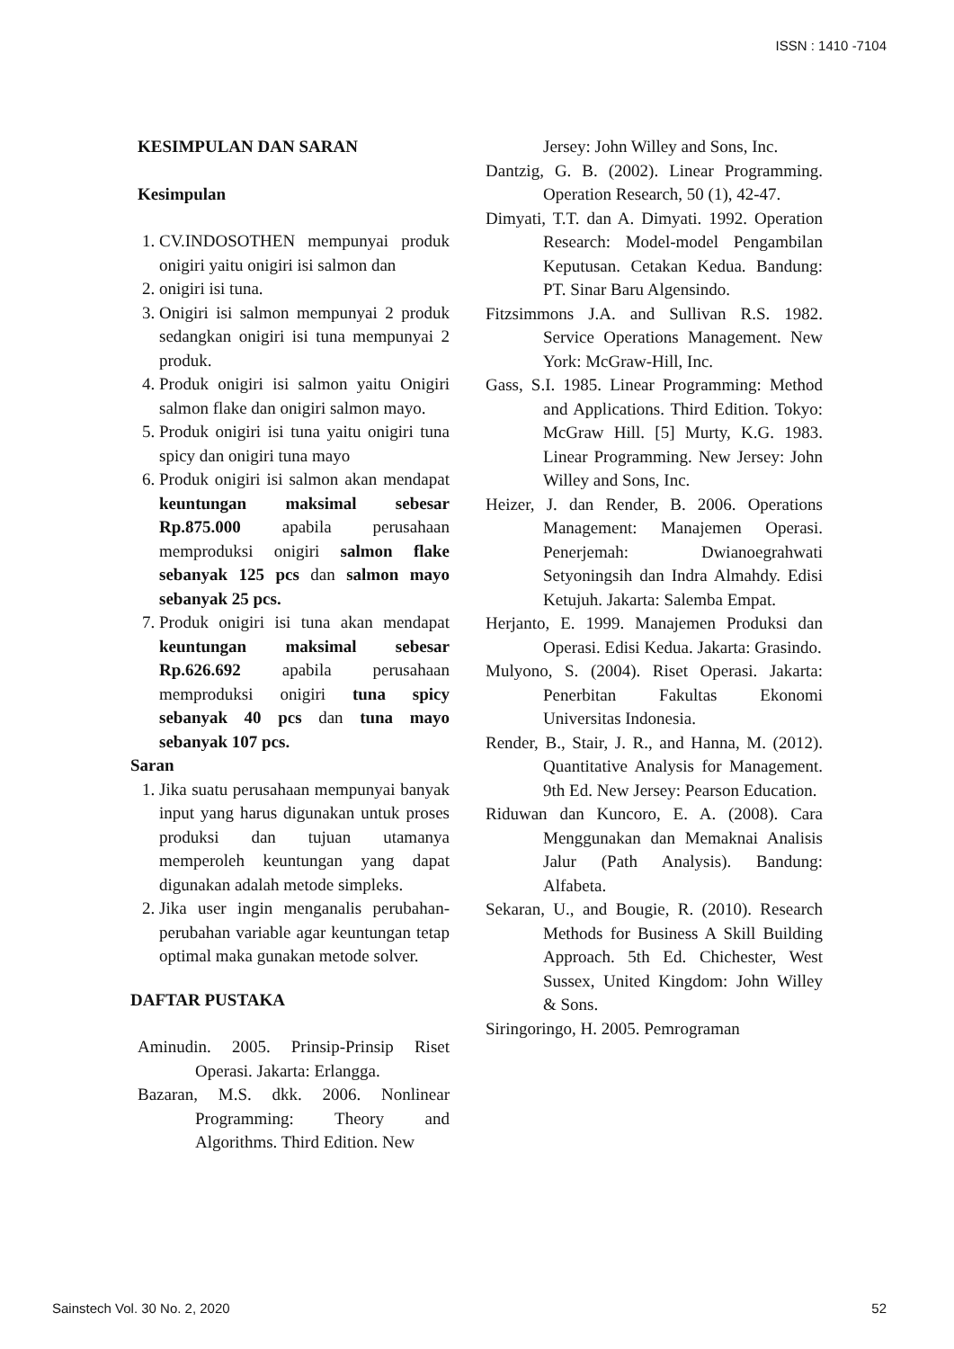ISSN : 1410 -7104
KESIMPULAN DAN SARAN
Kesimpulan
1. CV.INDOSOTHEN mempunyai produk onigiri yaitu onigiri isi salmon dan
2. onigiri isi tuna.
3. Onigiri isi salmon mempunyai 2 produk sedangkan onigiri isi tuna mempunyai 2 produk.
4. Produk onigiri isi salmon yaitu Onigiri salmon flake dan onigiri salmon mayo.
5. Produk onigiri isi tuna yaitu onigiri tuna spicy dan onigiri tuna mayo
6. Produk onigiri isi salmon akan mendapat keuntungan maksimal sebesar Rp.875.000 apabila perusahaan memproduksi onigiri salmon flake sebanyak 125 pcs dan salmon mayo sebanyak 25 pcs.
7. Produk onigiri isi tuna akan mendapat keuntungan maksimal sebesar Rp.626.692 apabila perusahaan memproduksi onigiri tuna spicy sebanyak 40 pcs dan tuna mayo sebanyak 107 pcs.
Saran
1. Jika suatu perusahaan mempunyai banyak input yang harus digunakan untuk proses produksi dan tujuan utamanya memperoleh keuntungan yang dapat digunakan adalah metode simpleks.
2. Jika user ingin menganalis perubahan-perubahan variable agar keuntungan tetap optimal maka gunakan metode solver.
DAFTAR PUSTAKA
Aminudin. 2005. Prinsip-Prinsip Riset Operasi. Jakarta: Erlangga.
Bazaran, M.S. dkk. 2006. Nonlinear Programming: Theory and Algorithms. Third Edition. New
Jersey: John Willey and Sons, Inc.
Dantzig, G. B. (2002). Linear Programming. Operation Research, 50 (1), 42-47.
Dimyati, T.T. dan A. Dimyati. 1992. Operation Research: Model-model Pengambilan Keputusan. Cetakan Kedua. Bandung: PT. Sinar Baru Algensindo.
Fitzsimmons J.A. and Sullivan R.S. 1982. Service Operations Management. New York: McGraw-Hill, Inc.
Gass, S.I. 1985. Linear Programming: Method and Applications. Third Edition. Tokyo: McGraw Hill. [5] Murty, K.G. 1983. Linear Programming. New Jersey: John Willey and Sons, Inc.
Heizer, J. dan Render, B. 2006. Operations Management: Manajemen Operasi. Penerjemah: Dwianoegrahwati Setyoningsih dan Indra Almahdy. Edisi Ketujuh. Jakarta: Salemba Empat.
Herjanto, E. 1999. Manajemen Produksi dan Operasi. Edisi Kedua. Jakarta: Grasindo.
Mulyono, S. (2004). Riset Operasi. Jakarta: Penerbitan Fakultas Ekonomi Universitas Indonesia.
Render, B., Stair, J. R., and Hanna, M. (2012). Quantitative Analysis for Management. 9th Ed. New Jersey: Pearson Education.
Riduwan dan Kuncoro, E. A. (2008). Cara Menggunakan dan Memaknai Analisis Jalur (Path Analysis). Bandung: Alfabeta.
Sekaran, U., and Bougie, R. (2010). Research Methods for Business A Skill Building Approach. 5th Ed. Chichester, West Sussex, United Kingdom: John Willey & Sons.
Siringoringo, H. 2005. Pemrograman
Sainstech Vol. 30 No. 2, 2020 52